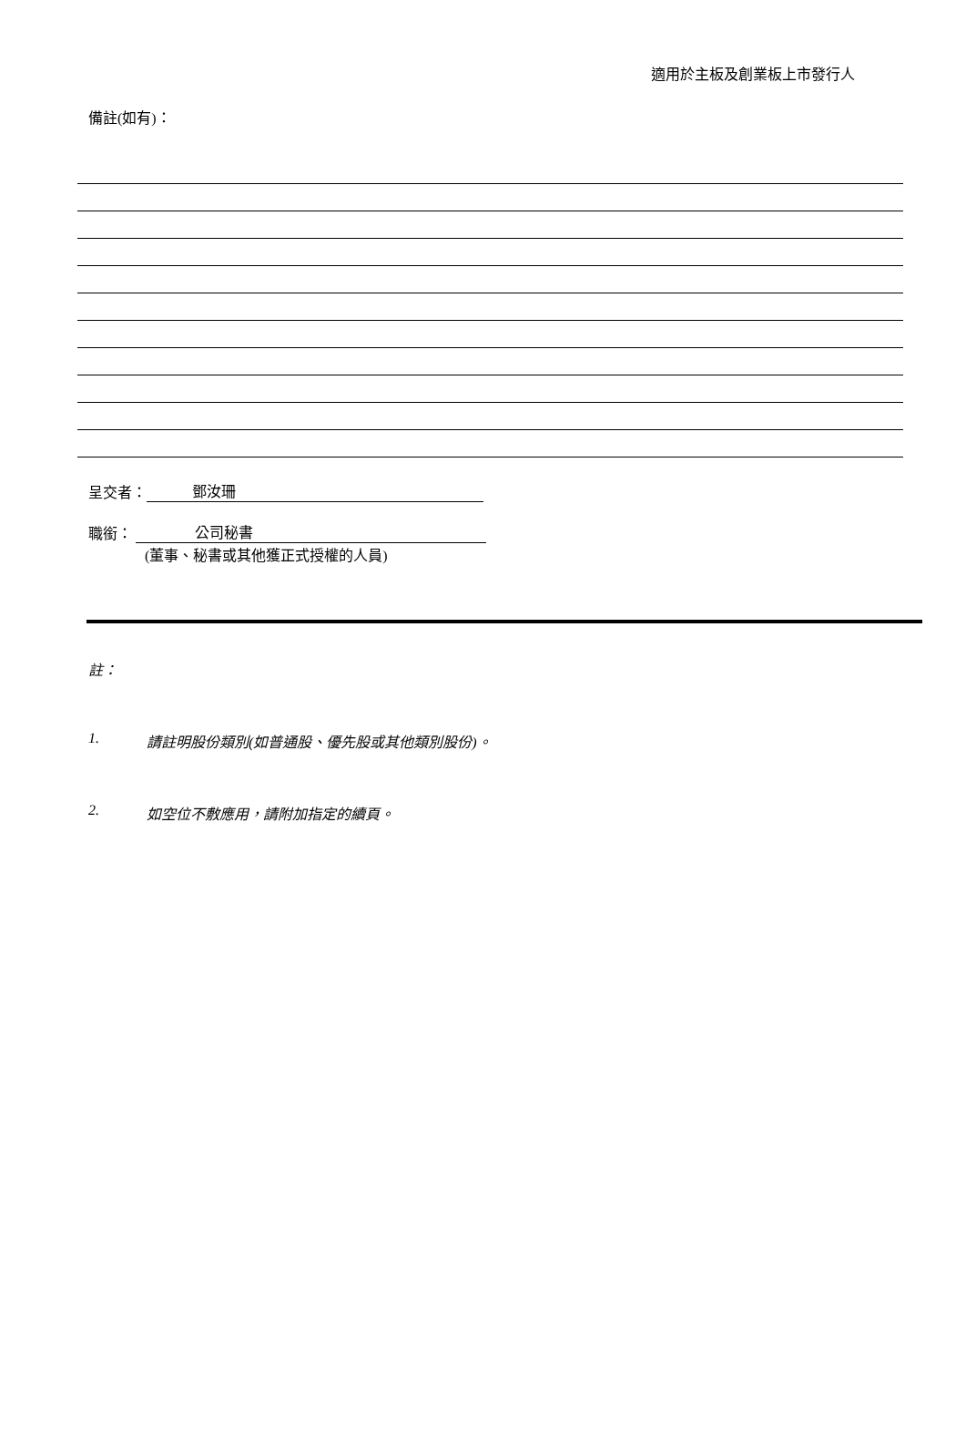適用於主板及創業板上市發行人
備註(如有)：
呈交者： 鄧汝珊
職銜： 公司秘書
(董事、秘書或其他獲正式授權的人員)
註：
1. 請註明股份類別(如普通股、優先股或其他類別股份)。
2. 如空位不敷應用，請附加指定的續頁。